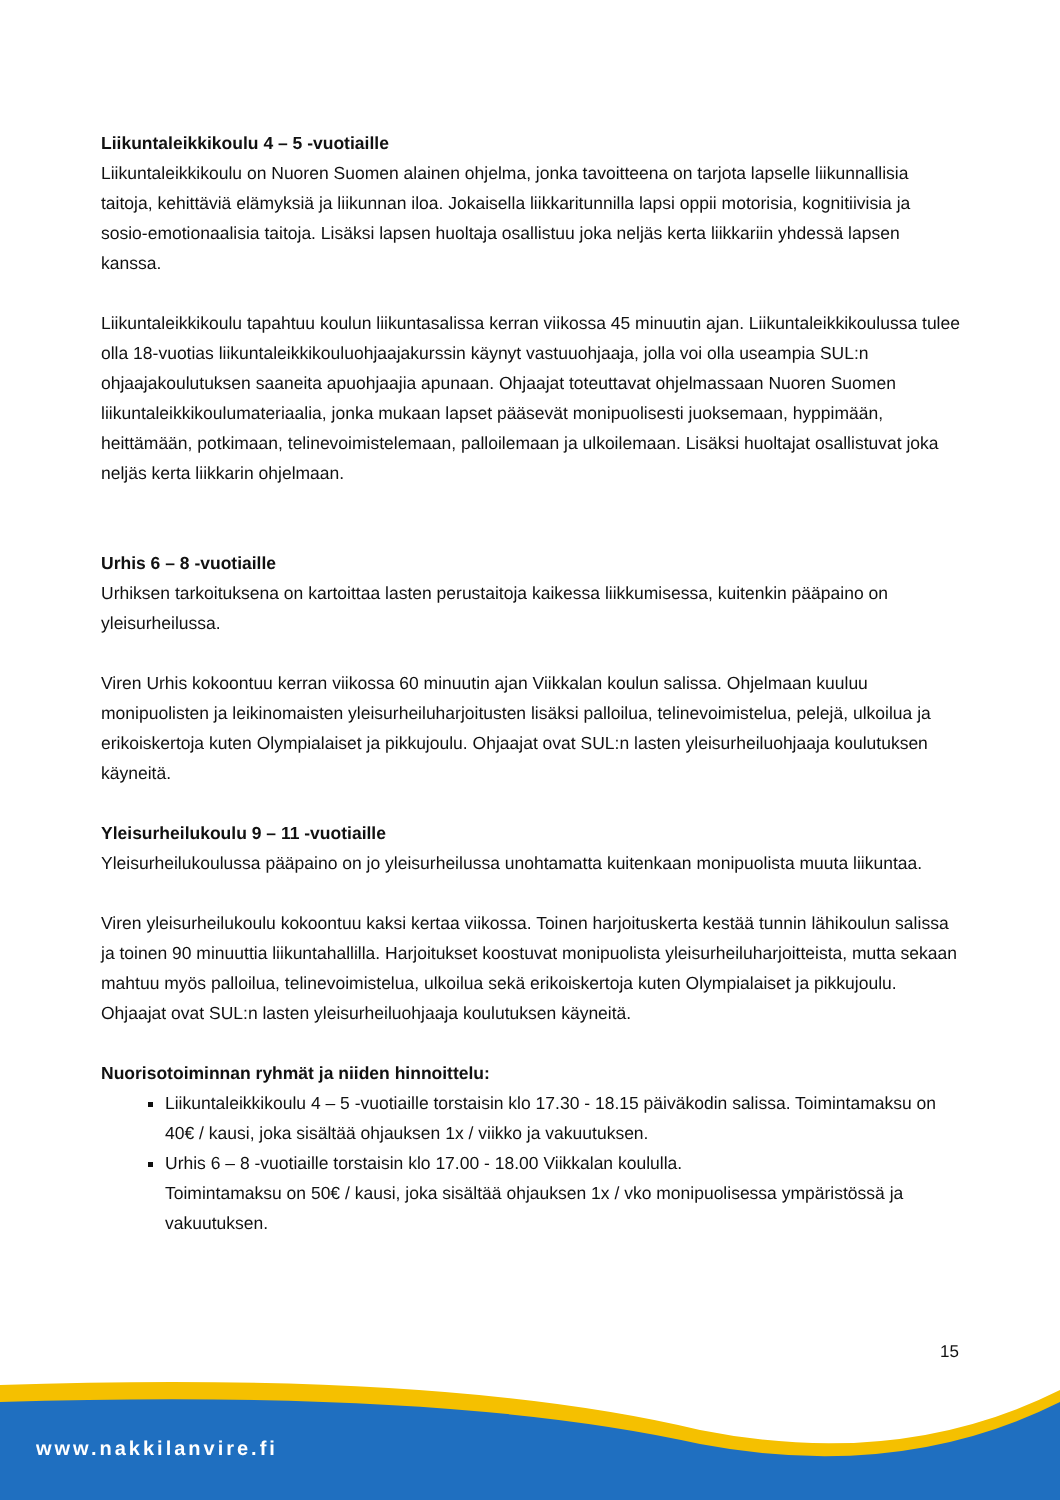Liikuntaleikkikoulu 4 – 5 -vuotiaille
Liikuntaleikkikoulu on Nuoren Suomen alainen ohjelma, jonka tavoitteena on tarjota lapselle liikunnallisia taitoja, kehittäviä elämyksiä ja liikunnan iloa. Jokaisella liikkaritunnilla lapsi oppii motorisia, kognitiivisia ja sosio-emotionaalisia taitoja. Lisäksi lapsen huoltaja osallistuu joka neljäs kerta liikkariin yhdessä lapsen kanssa.
Liikuntaleikkikoulu tapahtuu koulun liikuntasalissa kerran viikossa 45 minuutin ajan. Liikuntaleikkikoulussa tulee olla 18-vuotias liikuntaleikkikouluohjaajakurssin käynyt vastuuohjaaja, jolla voi olla useampia SUL:n ohjaajakoulutuksen saaneita apuohjaajia apunaan. Ohjaajat toteuttavat ohjelmassaan Nuoren Suomen liikuntaleikkikoulumateriaalia, jonka mukaan lapset pääsevät monipuolisesti juoksemaan, hyppimään, heittämään, potkimaan, telinevoimistelemaan, palloilemaan ja ulkoilemaan. Lisäksi huoltajat osallistuvat joka neljäs kerta liikkarin ohjelmaan.
Urhis 6 – 8 -vuotiaille
Urhiksen tarkoituksena on kartoittaa lasten perustaitoja kaikessa liikkumisessa, kuitenkin pääpaino on yleisurheilussa.
Viren Urhis kokoontuu kerran viikossa 60 minuutin ajan Viikkalan koulun salissa. Ohjelmaan kuuluu monipuolisten ja leikinomaisten yleisurheiluharjoitusten lisäksi palloilua, telinevoimistelua, pelejä, ulkoilua ja erikoiskertoja kuten Olympialaiset ja pikkujoulu. Ohjaajat ovat SUL:n lasten yleisurheiluohjaaja koulutuksen käyneitä.
Yleisurheilukoulu 9 – 11 -vuotiaille
Yleisurheilukoulussa pääpaino on jo yleisurheilussa unohtamatta kuitenkaan monipuolista muuta liikuntaa.
Viren yleisurheilukoulu kokoontuu kaksi kertaa viikossa. Toinen harjoituskerta kestää tunnin lähikoulun salissa ja toinen 90 minuuttia liikuntahallilla. Harjoitukset koostuvat monipuolista yleisurheiluharjoitteista, mutta sekaan mahtuu myös palloilua, telinevoimistelua, ulkoilua sekä erikoiskertoja kuten Olympialaiset ja pikkujoulu. Ohjaajat ovat SUL:n lasten yleisurheiluohjaaja koulutuksen käyneitä.
Nuorisotoiminnan ryhmät ja niiden hinnoittelu:
Liikuntaleikkikoulu 4 – 5 -vuotiaille torstaisin klo 17.30 - 18.15 päiväkodin salissa. Toimintamaksu on 40€ / kausi, joka sisältää ohjauksen 1x / viikko ja vakuutuksen.
Urhis 6 – 8 -vuotiaille torstaisin klo 17.00 - 18.00 Viikkalan koululla.
Toimintamaksu on 50€ / kausi, joka sisältää ohjauksen 1x / vko monipuolisessa ympäristössä ja vakuutuksen.
15
www.nakkilanvire.fi